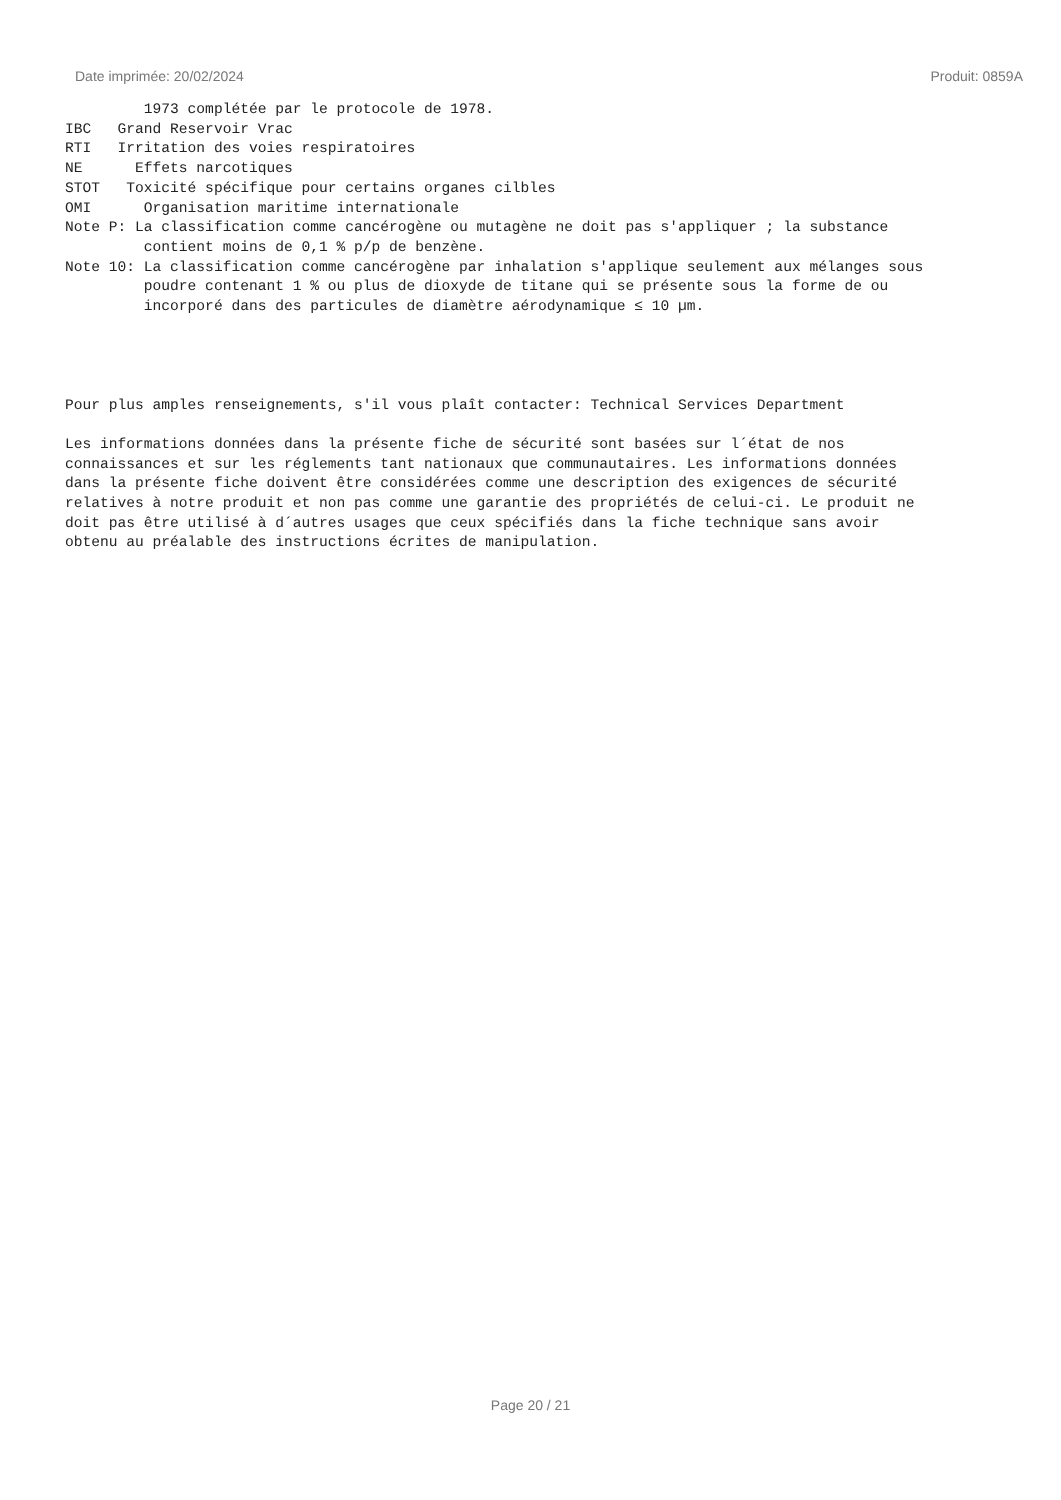Date imprimée: 20/02/2024 Produit: 0859A
1973 complétée par le protocole de 1978. IBC Grand Reservoir Vrac RTI Irritation des voies respiratoires NE Effets narcotiques STOT Toxicité spécifique pour certains organes cilbles OMI Organisation maritime internationale Note P: La classification comme cancérogène ou mutagène ne doit pas s'appliquer ; la substance contient moins de 0,1 % p/p de benzène. Note 10: La classification comme cancérogène par inhalation s'applique seulement aux mélanges sous poudre contenant 1 % ou plus de dioxyde de titane qui se présente sous la forme de ou incorporé dans des particules de diamètre aérodynamique ≤ 10 µm. Pour plus amples renseignements, s'il vous plaît contacter: Technical Services Department Les informations données dans la présente fiche de sécurité sont basées sur l´état de nos connaissances et sur les réglements tant nationaux que communautaires. Les informations données dans la présente fiche doivent être considérées comme une description des exigences de sécurité relatives à notre produit et non pas comme une garantie des propriétés de celui-ci. Le produit ne doit pas être utilisé à d´autres usages que ceux spécifiés dans la fiche technique sans avoir obtenu au préalable des instructions écrites de manipulation.
Page 20 / 21